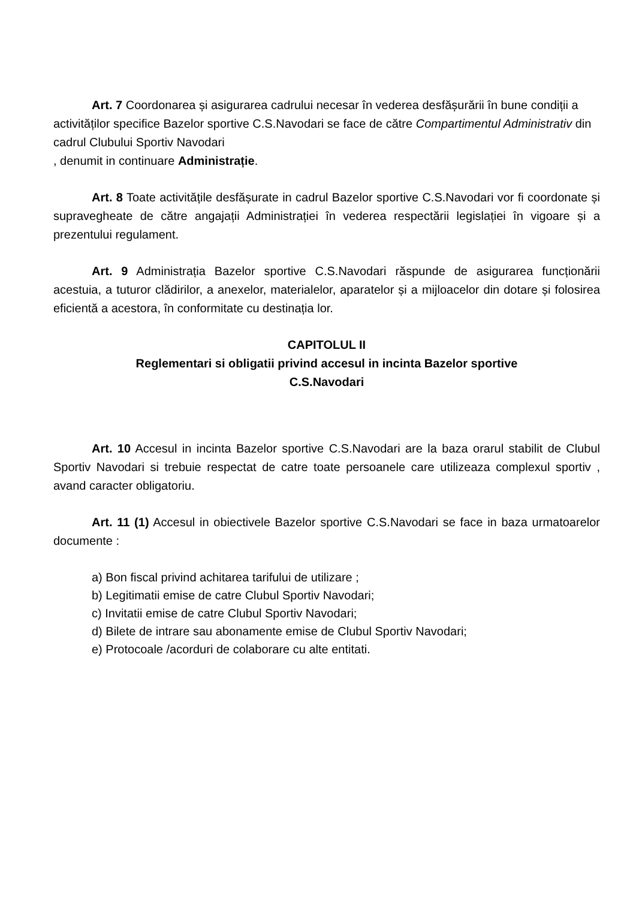Art. 7 Coordonarea și asigurarea cadrului necesar în vederea desfășurării în bune condiții a activităților specifice Bazelor sportive C.S.Navodari se face de către Compartimentul Administrativ din cadrul Clubului Sportiv Navodari
, denumit in continuare Administrație.
Art. 8 Toate activitățile desfășurate in cadrul Bazelor sportive C.S.Navodari vor fi coordonate și supravegheate de către angajații Administrației în vederea respectării legislației în vigoare și a prezentului regulament.
Art. 9 Administrația Bazelor sportive C.S.Navodari răspunde de asigurarea funcționării acestuia, a tuturor clădirilor, a anexelor, materialelor, aparatelor și a mijloacelor din dotare și folosirea eficientă a acestora, în conformitate cu destinația lor.
CAPITOLUL II
Reglementari si obligatii privind accesul in incinta Bazelor sportive
C.S.Navodari
Art. 10 Accesul in incinta Bazelor sportive C.S.Navodari are la baza orarul stabilit de Clubul Sportiv Navodari si trebuie respectat de catre toate persoanele care utilizeaza complexul sportiv , avand caracter obligatoriu.
Art. 11 (1) Accesul in obiectivele Bazelor sportive C.S.Navodari se face in baza urmatoarelor documente :
a) Bon fiscal privind achitarea tarifului de utilizare ;
b) Legitimatii emise de catre Clubul Sportiv Navodari;
c) Invitatii emise de catre Clubul Sportiv Navodari;
d) Bilete de intrare sau abonamente emise de Clubul Sportiv Navodari;
e) Protocoale /acorduri de colaborare cu alte entitati.